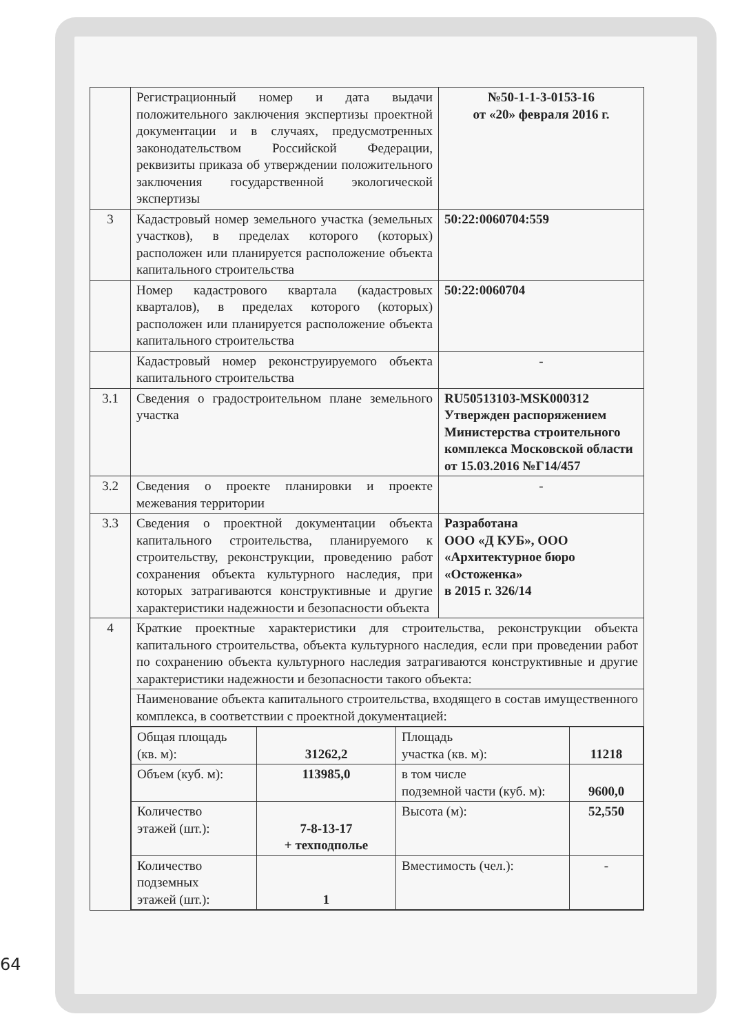| | Регистрационный номер и дата выдачи положительного заключения экспертизы проектной документации и в случаях, предусмотренных законодательством Российской Федерации, реквизиты приказа об утверждении положительного заключения государственной экологической экспертизы | №50-1-1-3-0153-16 от «20» февраля 2016 г. |
| 3 | Кадастровый номер земельного участка (земельных участков), в пределах которого (которых) расположен или планируется расположение объекта капитального строительства | 50:22:0060704:559 |
| | Номер кадастрового квартала (кадастровых кварталов), в пределах которого (которых) расположен или планируется расположение объекта капитального строительства | 50:22:0060704 |
| | Кадастровый номер реконструируемого объекта капитального строительства | - |
| 3.1 | Сведения о градостроительном плане земельного участка | RU50513103-MSK000312 Утвержден распоряжением Министерства строительного комплекса Московской области от 15.03.2016 №Г14/457 |
| 3.2 | Сведения о проекте планировки и проекте межевания территории | - |
| 3.3 | Сведения о проектной документации объекта капитального строительства, планируемого к строительству, реконструкции, проведению работ сохранения объекта культурного наследия, при которых затрагиваются конструктивные и другие характеристики надежности и безопасности объекта | Разработана ООО «Д КУБ», ООО «Архитектурное бюро «Остоженка» в 2015 г. 326/14 |
| 4 | Краткие проектные характеристики для строительства, реконструкции объекта капитального строительства, объекта культурного наследия, если при проведении работ по сохранению объекта культурного наследия затрагиваются конструктивные и другие характеристики надежности и безопасности такого объекта: | |
| | Наименование объекта капитального строительства, входящего в состав имущественного комплекса, в соответствии с проектной документацией: | |
| | / Общая площадь (кв. м): / 31262,2 / Площадь участка (кв. м): / 11218 / / Объем (куб. м): / 113985,0 / в том числе подземной части (куб. м): / 9600,0 / / Количество этажей (шт.): / 7-8-13-17 + техподполье / Высота (м): / 52,550 / / Количество подземных этажей (шт.): / 1 / Вместимость (чел.): / - / | |
64